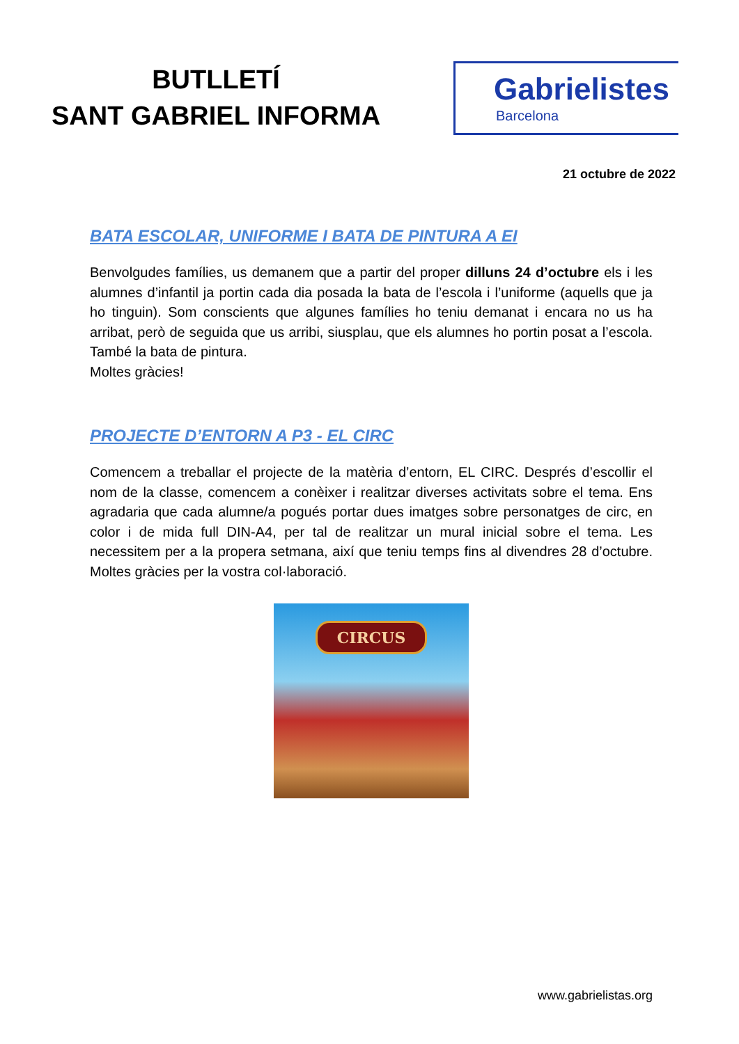BUTLLETÍ
SANT GABRIEL INFORMA
Gabrielistes
Barcelona
21 octubre de 2022
BATA ESCOLAR, UNIFORME I BATA DE PINTURA A EI
Benvolgudes famílies, us demanem que a partir del proper dilluns 24 d’octubre els i les alumnes d’infantil ja portin cada dia posada la bata de l’escola i l’uniforme (aquells que ja ho tinguin). Som conscients que algunes famílies ho teniu demanat i encara no us ha arribat, però de seguida que us arribi, siusplau, que els alumnes ho portin posat a l’escola. També la bata de pintura.
Moltes gràcies!
PROJECTE D’ENTORN A P3 - EL CIRC
Comencem a treballar el projecte de la matèria d’entorn, EL CIRC. Després d’escollir el nom de la classe, comencem a conèixer i realitzar diverses activitats sobre el tema. Ens agradaria que cada alumne/a pogués portar dues imatges sobre personatges de circ, en color i de mida full DIN-A4, per tal de realitzar un mural inicial sobre el tema. Les necessitem per a la propera setmana, així que teniu temps fins al divendres 28 d’octubre. Moltes gràcies per la vostra col·laboració.
CIRCUS
www.gabrielistas.org